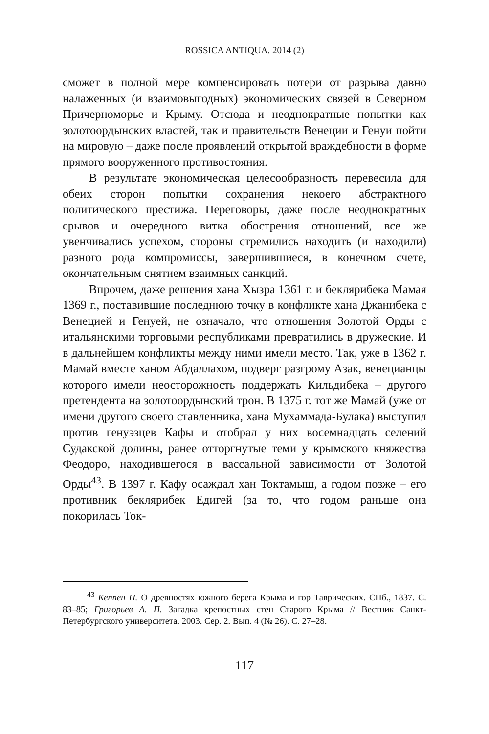ROSSICA ANTIQUA. 2014 (2)
сможет в полной мере компенсировать потери от разрыва давно налаженных (и взаимовыгодных) экономических связей в Северном Причерноморье и Крыму. Отсюда и неоднократные попытки как золотоордынских властей, так и правительств Венеции и Генуи пойти на мировую – даже после проявлений открытой враждебности в форме прямого вооруженного противостояния.
В результате экономическая целесообразность перевесила для обеих сторон попытки сохранения некоего абстрактного политического престижа. Переговоры, даже после неоднократных срывов и очередного витка обострения отношений, все же увенчивались успехом, стороны стремились находить (и находили) разного рода компромиссы, завершившиеся, в конечном счете, окончательным снятием взаимных санкций.
Впрочем, даже решения хана Хызра 1361 г. и беклярибека Мамая 1369 г., поставившие последнюю точку в конфликте хана Джанибека с Венецией и Генуей, не означало, что отношения Золотой Орды с итальянскими торговыми республиками превратились в дружеские. И в дальнейшем конфликты между ними имели место. Так, уже в 1362 г. Мамай вместе ханом Абдаллахом, подверг разгрому Азак, венецианцы которого имели неосторожность поддержать Кильдибека – другого претендента на золотоордынский трон. В 1375 г. тот же Мамай (уже от имени другого своего ставленника, хана Мухаммада-Булака) выступил против генуэзцев Кафы и отобрал у них восемнадцать селений Судакской долины, ранее отторгнутые теми у крымского княжества Феодоро, находившегося в вассальной зависимости от Золотой Орды<sup>43</sup>. В 1397 г. Кафу осаждал хан Токтамыш, а годом позже – его противник беклярибек Едигей (за то, что годом раньше она покорилась Ток-
<sup>43</sup> Кеппен П. О древностях южного берега Крыма и гор Таврических. СПб., 1837. С. 83–85; Григорьев А. П. Загадка крепостных стен Старого Крыма // Вестник Санкт-Петербургского университета. 2003. Сер. 2. Вып. 4 (№ 26). С. 27–28.
117